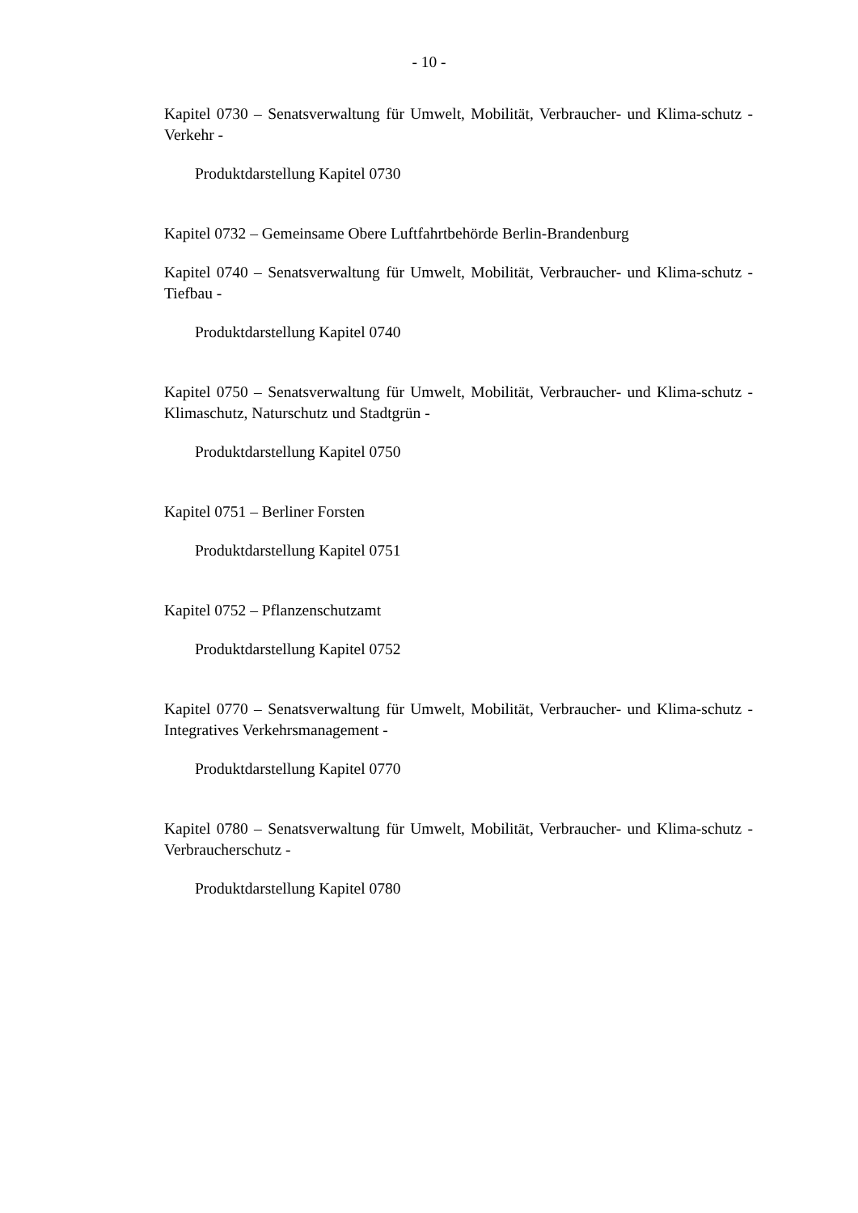- 10 -
Kapitel 0730 – Senatsverwaltung für Umwelt, Mobilität, Verbraucher- und Klima-schutz - Verkehr -
Produktdarstellung Kapitel 0730
Kapitel 0732 – Gemeinsame Obere Luftfahrtbehörde Berlin-Brandenburg
Kapitel 0740 – Senatsverwaltung für Umwelt, Mobilität, Verbraucher- und Klima-schutz - Tiefbau -
Produktdarstellung Kapitel 0740
Kapitel 0750 – Senatsverwaltung für Umwelt, Mobilität, Verbraucher- und Klima-schutz - Klimaschutz, Naturschutz und Stadtgrün -
Produktdarstellung Kapitel 0750
Kapitel 0751 – Berliner Forsten
Produktdarstellung Kapitel 0751
Kapitel 0752 – Pflanzenschutzamt
Produktdarstellung Kapitel 0752
Kapitel 0770 – Senatsverwaltung für Umwelt, Mobilität, Verbraucher- und Klima-schutz - Integratives Verkehrsmanagement -
Produktdarstellung Kapitel 0770
Kapitel 0780 – Senatsverwaltung für Umwelt, Mobilität, Verbraucher- und Klima-schutz - Verbraucherschutz -
Produktdarstellung Kapitel 0780